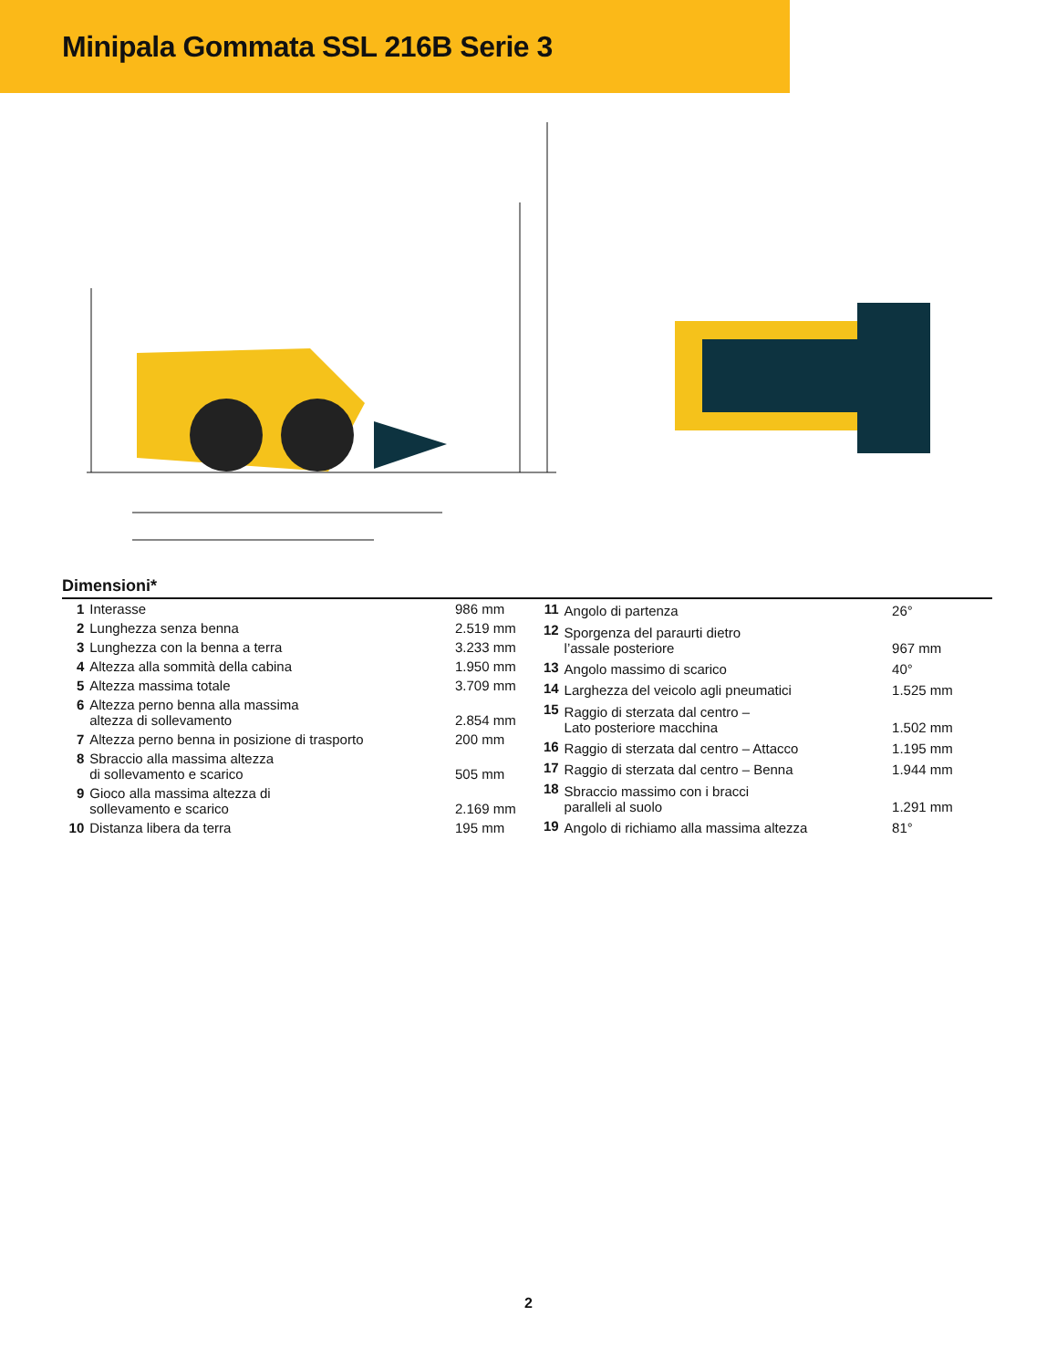Minipala Gommata SSL 216B Serie 3
Dimensioni*
| 1 | Interasse | 986 mm |
| 2 | Lunghezza senza benna | 2.519 mm |
| 3 | Lunghezza con la benna a terra | 3.233 mm |
| 4 | Altezza alla sommità della cabina | 1.950 mm |
| 5 | Altezza massima totale | 3.709 mm |
| 6 | Altezza perno benna alla massima altezza di sollevamento | 2.854 mm |
| 7 | Altezza perno benna in posizione di trasporto | 200 mm |
| 8 | Sbraccio alla massima altezza di sollevamento e scarico | 505 mm |
| 9 | Gioco alla massima altezza di sollevamento e scarico | 2.169 mm |
| 10 | Distanza libera da terra | 195 mm |
| 11 | Angolo di partenza | 26° |
| 12 | Sporgenza del paraurti dietro l’assale posteriore | 967 mm |
| 13 | Angolo massimo di scarico | 40° |
| 14 | Larghezza del veicolo agli pneumatici | 1.525 mm |
| 15 | Raggio di sterzata dal centro – Lato posteriore macchina | 1.502 mm |
| 16 | Raggio di sterzata dal centro – Attacco | 1.195 mm |
| 17 | Raggio di sterzata dal centro – Benna | 1.944 mm |
| 18 | Sbraccio massimo con i bracci paralleli al suolo | 1.291 mm |
| 19 | Angolo di richiamo alla massima altezza | 81° |
2